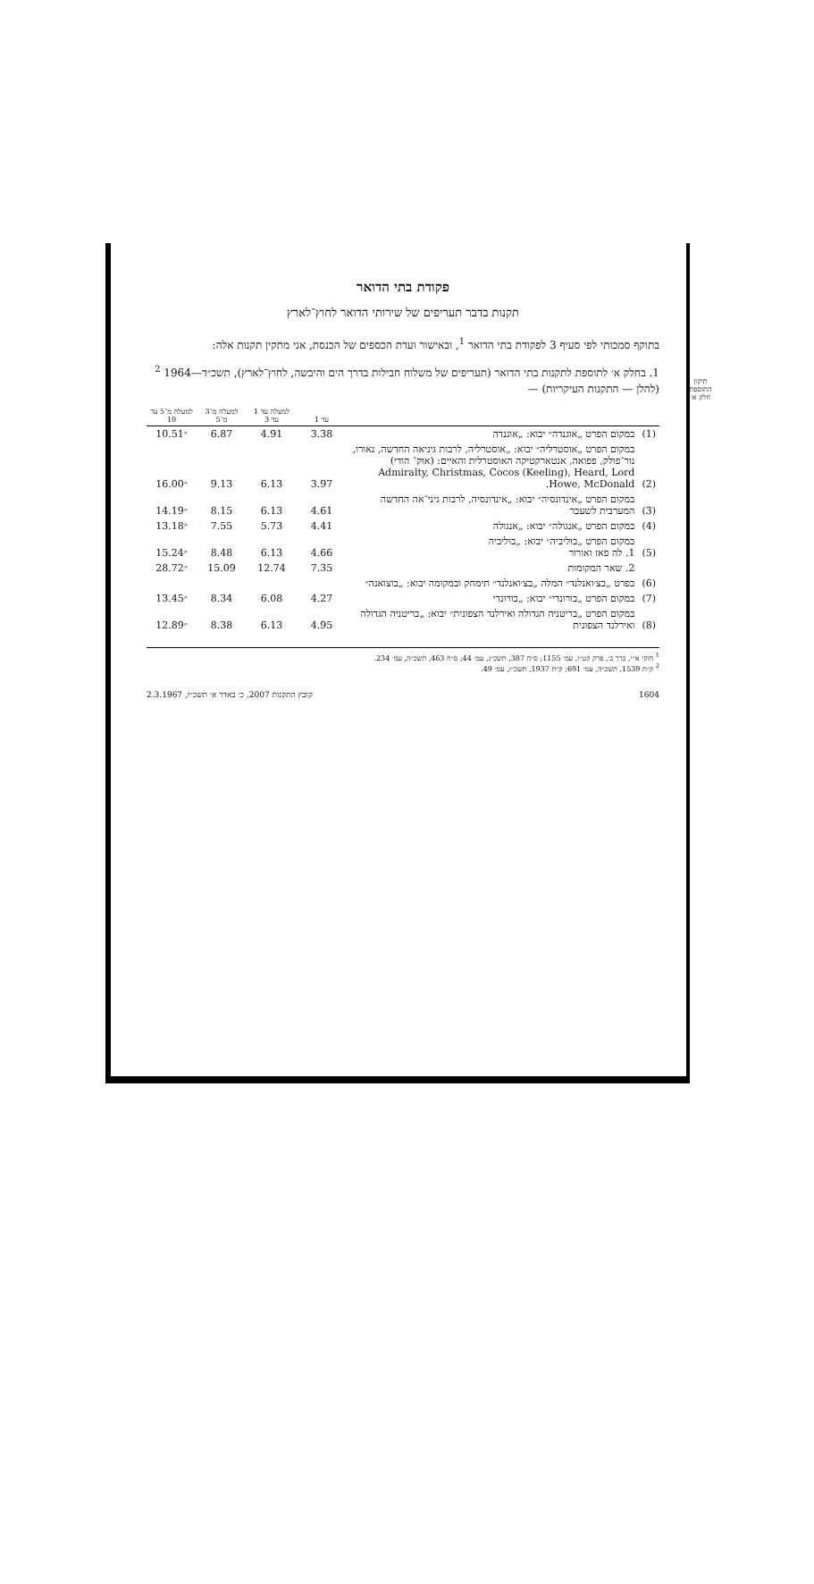תיקון התוספת חלק א׳
פקודת בתי הדואר
תקנות בדבר תעריפים של שירותי הדואר לחוץ־לארץ
בתוקף סמכותי לפי סעיף 3 לפקודת בתי הדואר <sup>1</sup>, ובאישור ועדת הכספים של הכנסת, אני מתקין תקנות אלה:
1. בחלק א׳ לתוספת לתקנות בתי הדואר (תעריפים של משלוח חבילות בדרך הים והיבשה, לחוץ־לארץ), תשכ״ד—1964 <sup>2</sup> (להלן — התקנות העיקריות) —
| | | עד 1 | למעלה עד 1 עד 3 | למעלה מ־3 מ־5 | למעלה מ־5 עד 10 |
| --- | --- | --- | --- | --- | --- |
| (1) | במקום הפרט „אוגנדה״ יבוא: „אוגנדה | 3.38 | 4.91 | 6.87 | 10.51״ |
| (2) | במקום הפרט „אוסטרליה״ יבוא: „אוסטרליה, לרבות גיניאה החדשה, נאורו, נור־פולק, פפואה, אנטארקטיקה האוסטרלית והאיים: (אוק־ הודי) Admiralty, Christmas, Cocos (Keeling), Heard, Lord Howe, McDonald. | 3.97 | 6.13 | 9.13 | 16.00״ |
| (3) | במקום הפרט „אינדונסיה״ יבוא: „אינדונסיה, לרבות גיני־אה החדשה המערבית לשעבר | 4.61 | 6.13 | 8.15 | 14.19״ |
| (4) | במקום הפרט „אנגולה״ יבוא: „אנגולה | 4.41 | 5.73 | 7.55 | 13.18״ |
| (5) | במקום הפרט „בוליביה״ יבוא: „בוליביה 1. לה פאז ואורור | 4.66 | 6.13 | 8.48 | 15.24״ |
| | 2. שאר המקומות | 7.35 | 12.74 | 15.09 | 28.72״ |
| (6) | בפרט „בצ׳ואנלנד״ המלה „בצ׳ואנלנד״ תימחק ובמקומה יבוא: „בוצואנה״ | | | | |
| (7) | במקום הפרט „בורונדי״ יבוא: „בורונדי | 4.27 | 6.08 | 8.34 | 13.45״ |
| (8) | במקום הפרט „בריטניה הגדולה ואירלנד הצפונית״ יבוא: „בריטניה הגדולה ואירלנד הצפונית | 4.95 | 6.13 | 8.38 | 12.89״ |
<sup>1</sup> חוקי א״י, כרך ב׳, פרק קט״ו, עמ׳ 1155; ס״ח 387, תשכ״ג, עמ׳ 44; ס״ח 463, תשכ״ה, עמ׳ 234.
<sup>2</sup> ק״ת 1539, תשכ״ה, עמ׳ 691; ק״ת 1937, תשכ״ז, עמ׳ 49.
1604 קובץ התקנות 2007, כ׳ באדר א׳ תשכ״ז, 2.3.1967